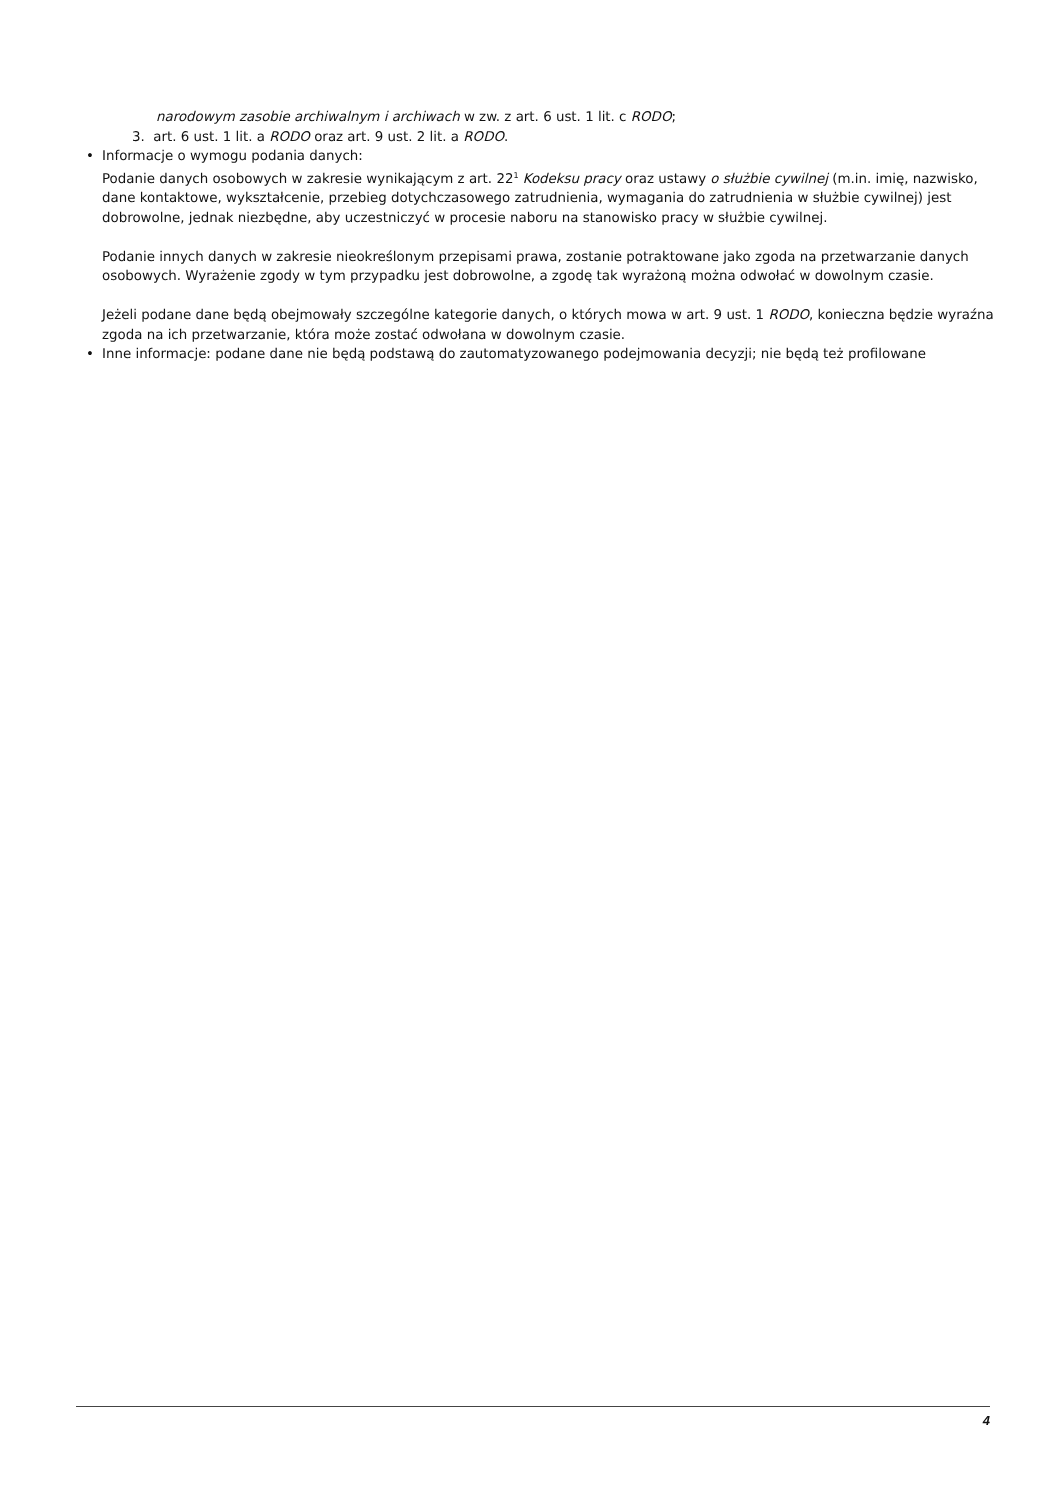narodowym zasobie archiwalnym i archiwach w zw. z art. 6 ust. 1 lit. c RODO;
3. art. 6 ust. 1 lit. a RODO oraz art. 9 ust. 2 lit. a RODO.
•
Informacje o wymogu podania danych:
Podanie danych osobowych w zakresie wynikającym z art. 22<sup>1</sup> Kodeksu pracy oraz ustawy o służbie cywilnej (m.in. imię, nazwisko, dane kontaktowe, wykształcenie, przebieg dotychczasowego zatrudnienia, wymagania do zatrudnienia w służbie cywilnej) jest dobrowolne, jednak niezbędne, aby uczestniczyć w procesie naboru na stanowisko pracy w służbie cywilnej.
Podanie innych danych w zakresie nieokreślonym przepisami prawa, zostanie potraktowane jako zgoda na przetwarzanie danych osobowych. Wyrażenie zgody w tym przypadku jest dobrowolne, a zgodę tak wyrażoną można odwołać w dowolnym czasie.
Jeżeli podane dane będą obejmowały szczególne kategorie danych, o których mowa w art. 9 ust. 1 RODO, konieczna będzie wyraźna zgoda na ich przetwarzanie, która może zostać odwołana w dowolnym czasie.
•
Inne informacje: podane dane nie będą podstawą do zautomatyzowanego podejmowania decyzji; nie będą też profilowane
4